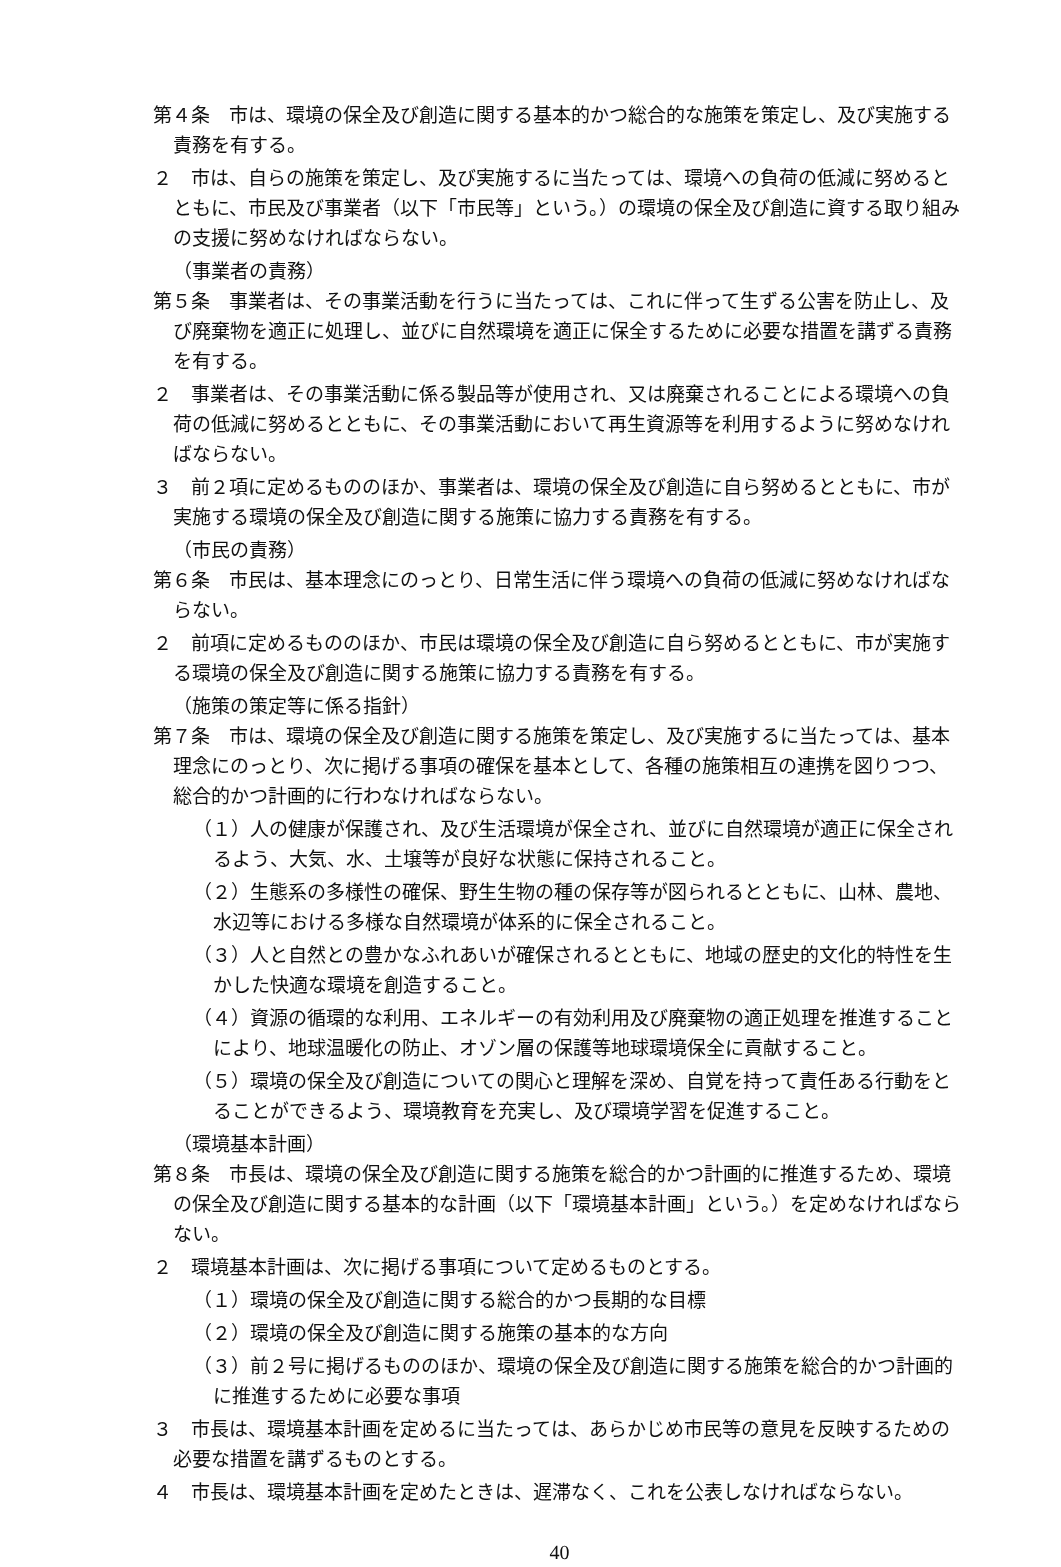第４条　市は、環境の保全及び創造に関する基本的かつ総合的な施策を策定し、及び実施する責務を有する。
２　市は、自らの施策を策定し、及び実施するに当たっては、環境への負荷の低減に努めるとともに、市民及び事業者（以下「市民等」という。）の環境の保全及び創造に資する取り組みの支援に努めなければならない。
（事業者の責務）
第５条　事業者は、その事業活動を行うに当たっては、これに伴って生ずる公害を防止し、及び廃棄物を適正に処理し、並びに自然環境を適正に保全するために必要な措置を講ずる責務を有する。
２　事業者は、その事業活動に係る製品等が使用され、又は廃棄されることによる環境への負荷の低減に努めるとともに、その事業活動において再生資源等を利用するように努めなければならない。
３　前２項に定めるもののほか、事業者は、環境の保全及び創造に自ら努めるとともに、市が実施する環境の保全及び創造に関する施策に協力する責務を有する。
（市民の責務）
第６条　市民は、基本理念にのっとり、日常生活に伴う環境への負荷の低減に努めなければならない。
２　前項に定めるもののほか、市民は環境の保全及び創造に自ら努めるとともに、市が実施する環境の保全及び創造に関する施策に協力する責務を有する。
（施策の策定等に係る指針）
第７条　市は、環境の保全及び創造に関する施策を策定し、及び実施するに当たっては、基本理念にのっとり、次に掲げる事項の確保を基本として、各種の施策相互の連携を図りつつ、総合的かつ計画的に行わなければならない。
（１）人の健康が保護され、及び生活環境が保全され、並びに自然環境が適正に保全されるよう、大気、水、土壌等が良好な状態に保持されること。
（２）生態系の多様性の確保、野生生物の種の保存等が図られるとともに、山林、農地、水辺等における多様な自然環境が体系的に保全されること。
（３）人と自然との豊かなふれあいが確保されるとともに、地域の歴史的文化的特性を生かした快適な環境を創造すること。
（４）資源の循環的な利用、エネルギーの有効利用及び廃棄物の適正処理を推進することにより、地球温暖化の防止、オゾン層の保護等地球環境保全に貢献すること。
（５）環境の保全及び創造についての関心と理解を深め、自覚を持って責任ある行動をとることができるよう、環境教育を充実し、及び環境学習を促進すること。
（環境基本計画）
第８条　市長は、環境の保全及び創造に関する施策を総合的かつ計画的に推進するため、環境の保全及び創造に関する基本的な計画（以下「環境基本計画」という。）を定めなければならない。
２　環境基本計画は、次に掲げる事項について定めるものとする。
（１）環境の保全及び創造に関する総合的かつ長期的な目標
（２）環境の保全及び創造に関する施策の基本的な方向
（３）前２号に掲げるもののほか、環境の保全及び創造に関する施策を総合的かつ計画的に推進するために必要な事項
３　市長は、環境基本計画を定めるに当たっては、あらかじめ市民等の意見を反映するための必要な措置を講ずるものとする。
４　市長は、環境基本計画を定めたときは、遅滞なく、これを公表しなければならない。
40